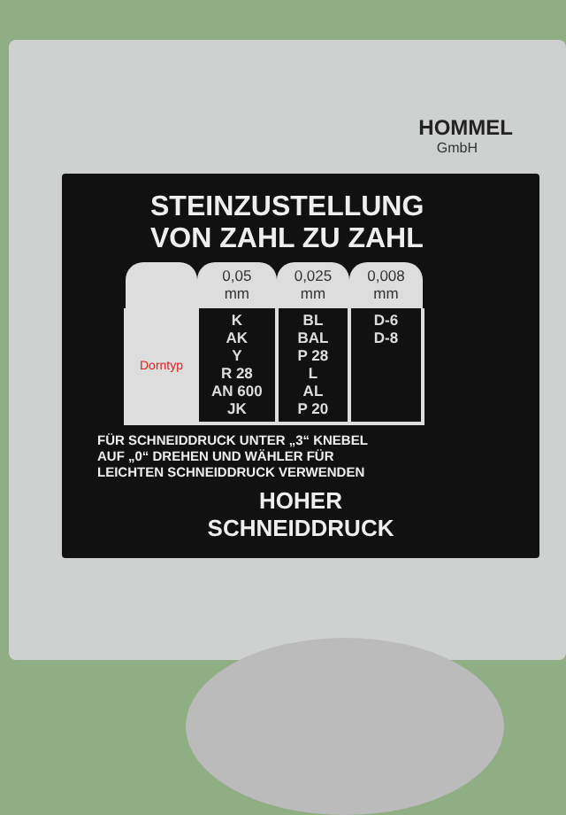HOMMEL
GmbH
STEINZUSTELLUNG
VON ZAHL ZU ZAHL
| | 0,05 mm | 0,025 mm | 0,008 mm |
| --- | --- | --- | --- |
| Dorntyp | K AK Y R 28 AN 600 JK | BL BAL P 28 L AL P 20 | D-6 D-8 |
FÜR SCHNEIDDRUCK UNTER „3“ KNEBEL
AUF „0“ DREHEN UND WÄHLER FÜR
LEICHTEN SCHNEIDDRUCK VERWENDEN
HOHER
SCHNEIDDRUCK